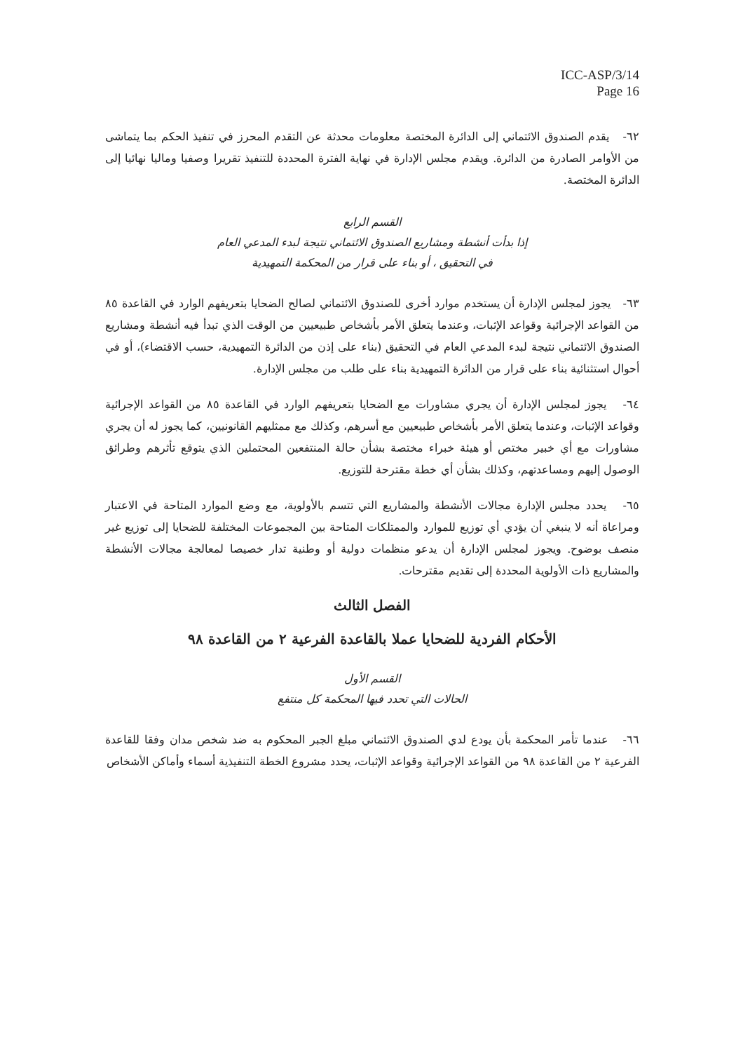ICC-ASP/3/14
Page 16
٦٢- يقدم الصندوق الائتماني إلى الدائرة المختصة معلومات محدثة عن التقدم المحرز في تنفيذ الحكم بما يتماشى من الأوامر الصادرة من الدائرة. ويقدم مجلس الإدارة في نهاية الفترة المحددة للتنفيذ تقريرا وصفيا وماليا نهائيا إلى الدائرة المختصة.
القسم الرابع
إذا بدأت أنشطة ومشاريع الصندوق الائتماني نتيجة لبدء المدعي العام
في التحقيق ، أو بناء على قرار من المحكمة التمهيدية
٦٣- يجوز لمجلس الإدارة أن يستخدم موارد أخرى للصندوق الائتماني لصالح الضحايا بتعريفهم الوارد في القاعدة ٨٥ من القواعد الإجرائية وقواعد الإثبات، وعندما يتعلق الأمر بأشخاص طبيعيين من الوقت الذي تبدأ فيه أنشطة ومشاريع الصندوق الائتماني نتيجة لبدء المدعي العام في التحقيق (بناء على إذن من الدائرة التمهيدية، حسب الاقتضاء)، أو في أحوال استثنائية بناء على قرار من الدائرة التمهيدية بناء على طلب من مجلس الإدارة.
٦٤- يجوز لمجلس الإدارة أن يجري مشاورات مع الضحايا بتعريفهم الوارد في القاعدة ٨٥ من القواعد الإجرائية وقواعد الإثبات، وعندما يتعلق الأمر بأشخاص طبيعيين مع أسرهم، وكذلك مع ممثليهم القانونيين، كما يجوز له أن يجري مشاورات مع أي خبير مختص أو هيئة خبراء مختصة بشأن حالة المنتفعين المحتملين الذي يتوقع تأثرهم وطرائق الوصول إليهم ومساعدتهم، وكذلك بشأن أي خطة مقترحة للتوزيع.
٦٥- يحدد مجلس الإدارة مجالات الأنشطة والمشاريع التي تتسم بالأولوية، مع وضع الموارد المتاحة في الاعتبار ومراعاة أنه لا ينبغي أن يؤدي أي توزيع للموارد والممتلكات المتاحة بين المجموعات المختلفة للضحايا إلى توزيع غير منصف بوضوح. ويجوز لمجلس الإدارة أن يدعو منظمات دولية أو وطنية تدار خصيصا لمعالجة مجالات الأنشطة والمشاريع ذات الأولوية المحددة إلى تقديم مقترحات.
الفصل الثالث
الأحكام الفردية للضحايا عملا بالقاعدة الفرعية ٢ من القاعدة ٩٨
القسم الأول
الحالات التي تحدد فيها المحكمة كل منتفع
٦٦- عندما تأمر المحكمة بأن يودع لدي الصندوق الائتماني مبلغ الجبر المحكوم به ضد شخص مدان وفقا للقاعدة الفرعية ٢ من القاعدة ٩٨ من القواعد الإجرائية وقواعد الإثبات، يحدد مشروع الخطة التنفيذية أسماء وأماكن الأشخاص